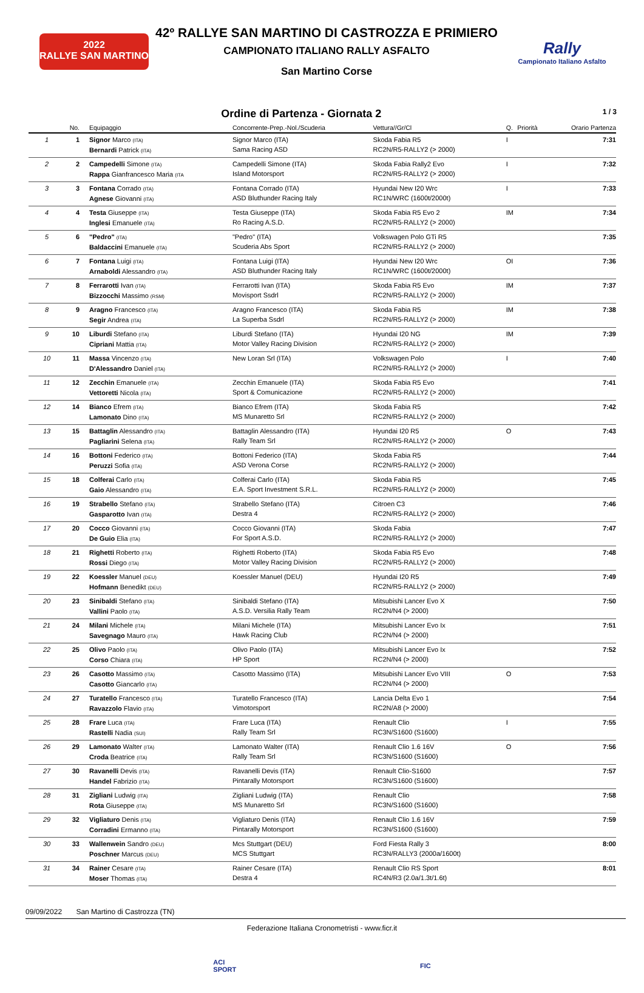2022
RALLYE SAN MARTINO
42º RALLYE SAN MARTINO DI CASTROZZA E PRIMIERO
CAMPIONATO ITALIANO RALLY ASFALTO
San Martino Corse
Rally
Campionato Italiano Asfalto
Ordine di Partenza - Giornata 2 1 / 3
| | No. | Equipaggio | Concorrente-Prep.-Nol./Scuderia | Vettura//Gr/Cl | Q. | Priorità | Orario Partenza |
| --- | --- | --- | --- | --- | --- | --- | --- |
| 1 | 1 | Signor Marco (ITA) Bernardi Patrick (ITA) | Signor Marco (ITA) Sama Racing ASD | Skoda Fabia R5 RC2N/R5-RALLY2 (> 2000) | I | | 7:31 |
| 2 | 2 | Campedelli Simone (ITA) Rappa Gianfrancesco Maria (ITA | Campedelli Simone (ITA) Island Motorsport | Skoda Fabia Rally2 Evo RC2N/R5-RALLY2 (> 2000) | I | | 7:32 |
| 3 | 3 | Fontana Corrado (ITA) Agnese Giovanni (ITA) | Fontana Corrado (ITA) ASD Bluthunder Racing Italy | Hyundai New I20 Wrc RC1N/WRC (1600t/2000t) | I | | 7:33 |
| 4 | 4 | Testa Giuseppe (ITA) Inglesi Emanuele (ITA) | Testa Giuseppe (ITA) Ro Racing A.S.D. | Skoda Fabia R5 Evo 2 RC2N/R5-RALLY2 (> 2000) | IM | | 7:34 |
| 5 | 6 | "Pedro" (ITA) Baldaccini Emanuele (ITA) | "Pedro" (ITA) Scuderia Abs Sport | Volkswagen Polo GTi R5 RC2N/R5-RALLY2 (> 2000) | | | 7:35 |
| 6 | 7 | Fontana Luigi (ITA) Arnaboldi Alessandro (ITA) | Fontana Luigi (ITA) ASD Bluthunder Racing Italy | Hyundai New I20 Wrc RC1N/WRC (1600t/2000t) | OI | | 7:36 |
| 7 | 8 | Ferrarotti Ivan (ITA) Bizzocchi Massimo (RSM) | Ferrarotti Ivan (ITA) Movisport Ssdrl | Skoda Fabia R5 Evo RC2N/R5-RALLY2 (> 2000) | IM | | 7:37 |
| 8 | 9 | Aragno Francesco (ITA) Segir Andrea (ITA) | Aragno Francesco (ITA) La Superba Ssdrl | Skoda Fabia R5 RC2N/R5-RALLY2 (> 2000) | IM | | 7:38 |
| 9 | 10 | Liburdi Stefano (ITA) Cipriani Mattia (ITA) | Liburdi Stefano (ITA) Motor Valley Racing Division | Hyundai I20 NG RC2N/R5-RALLY2 (> 2000) | IM | | 7:39 |
| 10 | 11 | Massa Vincenzo (ITA) D'Alessandro Daniel (ITA) | New Loran Srl (ITA) | Volkswagen Polo RC2N/R5-RALLY2 (> 2000) | I | | 7:40 |
| 11 | 12 | Zecchin Emanuele (ITA) Vettoretti Nicola (ITA) | Zecchin Emanuele (ITA) Sport & Comunicazione | Skoda Fabia R5 Evo RC2N/R5-RALLY2 (> 2000) | | | 7:41 |
| 12 | 14 | Bianco Efrem (ITA) Lamonato Dino (ITA) | Bianco Efrem (ITA) MS Munaretto Srl | Skoda Fabia R5 RC2N/R5-RALLY2 (> 2000) | | | 7:42 |
| 13 | 15 | Battaglin Alessandro (ITA) Pagliarini Selena (ITA) | Battaglin Alessandro (ITA) Rally Team Srl | Hyundai I20 R5 RC2N/R5-RALLY2 (> 2000) | O | | 7:43 |
| 14 | 16 | Bottoni Federico (ITA) Peruzzi Sofia (ITA) | Bottoni Federico (ITA) ASD Verona Corse | Skoda Fabia R5 RC2N/R5-RALLY2 (> 2000) | | | 7:44 |
| 15 | 18 | Colferai Carlo (ITA) Gaio Alessandro (ITA) | Colferai Carlo (ITA) E.A. Sport Investment S.R.L. | Skoda Fabia R5 RC2N/R5-RALLY2 (> 2000) | | | 7:45 |
| 16 | 19 | Strabello Stefano (ITA) Gasparotto Ivan (ITA) | Strabello Stefano (ITA) Destra 4 | Citroen C3 RC2N/R5-RALLY2 (> 2000) | | | 7:46 |
| 17 | 20 | Cocco Giovanni (ITA) De Guio Elia (ITA) | Cocco Giovanni (ITA) For Sport A.S.D. | Skoda Fabia RC2N/R5-RALLY2 (> 2000) | | | 7:47 |
| 18 | 21 | Righetti Roberto (ITA) Rossi Diego (ITA) | Righetti Roberto (ITA) Motor Valley Racing Division | Skoda Fabia R5 Evo RC2N/R5-RALLY2 (> 2000) | | | 7:48 |
| 19 | 22 | Koessler Manuel (DEU) Hofmann Benedikt (DEU) | Koessler Manuel (DEU) | Hyundai I20 R5 RC2N/R5-RALLY2 (> 2000) | | | 7:49 |
| 20 | 23 | Sinibaldi Stefano (ITA) Vallini Paolo (ITA) | Sinibaldi Stefano (ITA) A.S.D. Versilia Rally Team | Mitsubishi Lancer Evo X RC2N/N4 (> 2000) | | | 7:50 |
| 21 | 24 | Milani Michele (ITA) Savegnago Mauro (ITA) | Milani Michele (ITA) Hawk Racing Club | Mitsubishi Lancer Evo Ix RC2N/N4 (> 2000) | | | 7:51 |
| 22 | 25 | Olivo Paolo (ITA) Corso Chiara (ITA) | Olivo Paolo (ITA) HP Sport | Mitsubishi Lancer Evo Ix RC2N/N4 (> 2000) | | | 7:52 |
| 23 | 26 | Casotto Massimo (ITA) Casotto Giancarlo (ITA) | Casotto Massimo (ITA) | Mitsubishi Lancer Evo VIII RC2N/N4 (> 2000) | O | | 7:53 |
| 24 | 27 | Turatello Francesco (ITA) Ravazzolo Flavio (ITA) | Turatello Francesco (ITA) Vimotorsport | Lancia Delta Evo 1 RC2N/A8 (> 2000) | | | 7:54 |
| 25 | 28 | Frare Luca (ITA) Rastelli Nadia (SUI) | Frare Luca (ITA) Rally Team Srl | Renault Clio RC3N/S1600 (S1600) | I | | 7:55 |
| 26 | 29 | Lamonato Walter (ITA) Croda Beatrice (ITA) | Lamonato Walter (ITA) Rally Team Srl | Renault Clio 1.6 16V RC3N/S1600 (S1600) | O | | 7:56 |
| 27 | 30 | Ravanelli Devis (ITA) Handel Fabrizio (ITA) | Ravanelli Devis (ITA) Pintarally Motorsport | Renault Clio-S1600 RC3N/S1600 (S1600) | | | 7:57 |
| 28 | 31 | Zigliani Ludwig (ITA) Rota Giuseppe (ITA) | Zigliani Ludwig (ITA) MS Munaretto Srl | Renault Clio RC3N/S1600 (S1600) | | | 7:58 |
| 29 | 32 | Vigliaturo Denis (ITA) Corradini Ermanno (ITA) | Vigliaturo Denis (ITA) Pintarally Motorsport | Renault Clio 1.6 16V RC3N/S1600 (S1600) | | | 7:59 |
| 30 | 33 | Wallenwein Sandro (DEU) Poschner Marcus (DEU) | Mcs Stuttgart (DEU) MCS Stuttgart | Ford Fiesta Rally 3 RC3N/RALLY3 (2000a/1600t) | | | 8:00 |
| 31 | 34 | Rainer Cesare (ITA) Moser Thomas (ITA) | Rainer Cesare (ITA) Destra 4 | Renault Clio RS Sport RC4N/R3 (2.0a/1.3t/1.6t) | | | 8:01 |
09/09/2022 San Martino di Castrozza (TN)
Federazione Italiana Cronometristi - www.ficr.it
ACI
SPORT
FIC